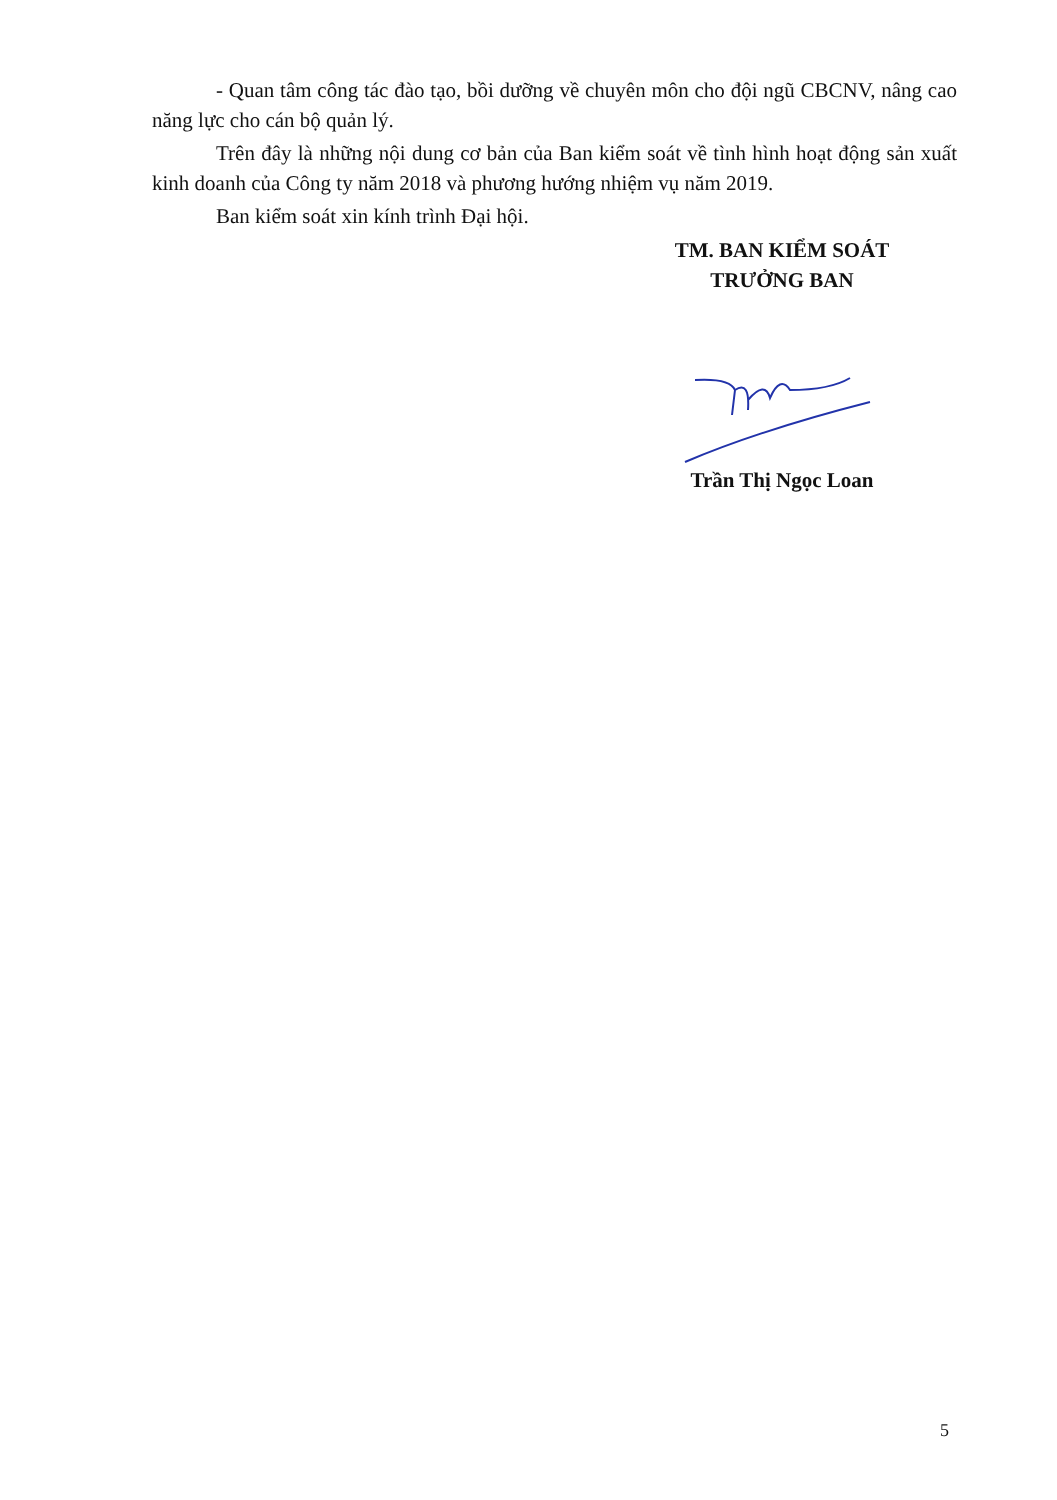- Quan tâm công tác đào tạo, bồi dưỡng về chuyên môn cho đội ngũ CBCNV, nâng cao năng lực cho cán bộ quản lý.
Trên đây là những nội dung cơ bản của Ban kiểm soát về tình hình hoạt động sản xuất kinh doanh của Công ty năm 2018 và phương hướng nhiệm vụ năm 2019.
Ban kiểm soát xin kính trình Đại hội.
TM. BAN KIỂM SOÁT
TRƯỞNG BAN
Trần Thị Ngọc Loan
5